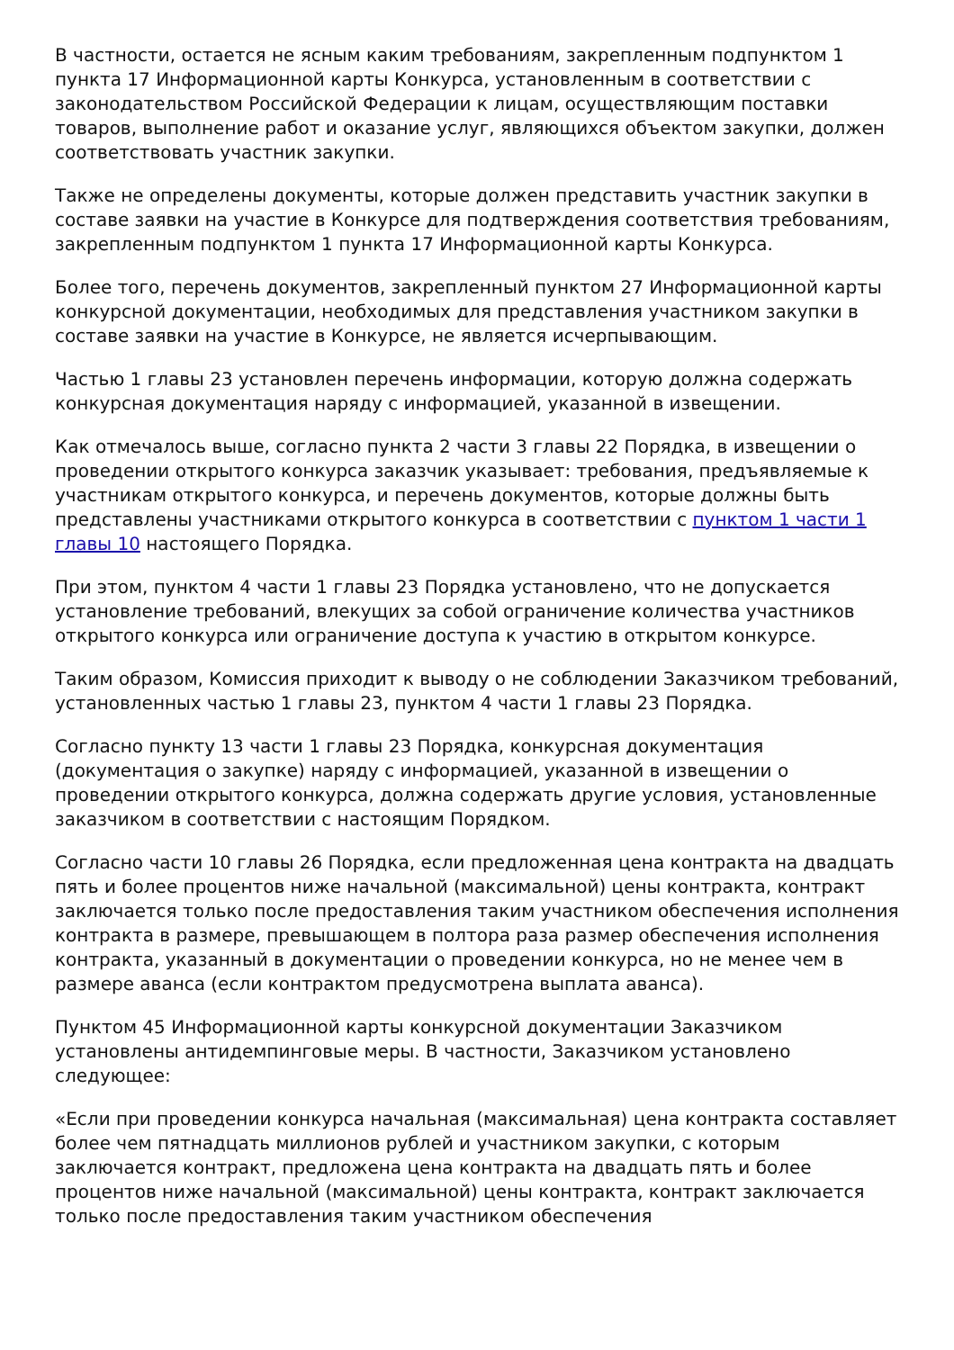В частности, остается не ясным каким требованиям, закрепленным подпунктом 1 пункта 17 Информационной карты Конкурса, установленным в соответствии с законодательством Российской Федерации к лицам, осуществляющим поставки товаров, выполнение работ и оказание услуг, являющихся объектом закупки, должен соответствовать участник закупки.
Также не определены документы, которые должен представить участник закупки в составе заявки на участие в Конкурсе для подтверждения соответствия требованиям, закрепленным подпунктом 1 пункта 17 Информационной карты Конкурса.
Более того, перечень документов, закрепленный пунктом 27 Информационной карты конкурсной документации, необходимых для представления участником закупки в составе заявки на участие в Конкурсе, не является исчерпывающим.
Частью 1 главы 23 установлен перечень информации, которую должна содержать конкурсная документация наряду с информацией, указанной в извещении.
Как отмечалось выше, согласно пункта 2 части 3 главы 22 Порядка, в извещении о проведении открытого конкурса заказчик указывает: требования, предъявляемые к участникам открытого конкурса, и перечень документов, которые должны быть представлены участниками открытого конкурса в соответствии с пунктом 1 части 1 главы 10 настоящего Порядка.
При этом, пунктом 4 части 1 главы 23 Порядка установлено, что не допускается установление требований, влекущих за собой ограничение количества участников открытого конкурса или ограничение доступа к участию в открытом конкурсе.
Таким образом, Комиссия приходит к выводу о не соблюдении Заказчиком требований, установленных частью 1 главы 23, пунктом 4 части 1 главы 23 Порядка.
Согласно пункту 13 части 1 главы 23 Порядка, конкурсная документация (документация о закупке) наряду с информацией, указанной в извещении о проведении открытого конкурса, должна содержать другие условия, установленные заказчиком в соответствии с настоящим Порядком.
Согласно части 10 главы 26 Порядка, если предложенная цена контракта на двадцать пять и более процентов ниже начальной (максимальной) цены контракта, контракт заключается только после предоставления таким участником обеспечения исполнения контракта в размере, превышающем в полтора раза размер обеспечения исполнения контракта, указанный в документации о проведении конкурса, но не менее чем в размере аванса (если контрактом предусмотрена выплата аванса).
Пунктом 45 Информационной карты конкурсной документации Заказчиком установлены антидемпинговые меры. В частности, Заказчиком установлено следующее:
«Если при проведении конкурса начальная (максимальная) цена контракта составляет более чем пятнадцать миллионов рублей и участником закупки, с которым заключается контракт, предложена цена контракта на двадцать пять и более процентов ниже начальной (максимальной) цены контракта, контракт заключается только после предоставления таким участником обеспечения